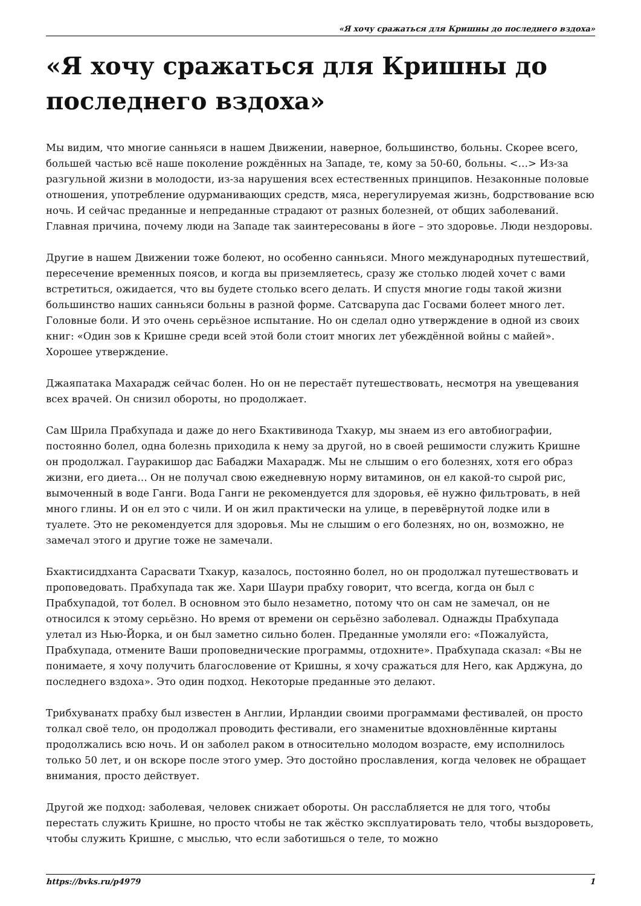«Я хочу сражаться для Кришны до последнего вздоха»
«Я хочу сражаться для Кришны до последнего вздоха»
Мы видим, что многие санньяси в нашем Движении, наверное, большинство, больны. Скорее всего, большей частью всё наше поколение рождённых на Западе, те, кому за 50-60, больны. <…> Из-за разгульной жизни в молодости, из-за нарушения всех естественных принципов. Незаконные половые отношения, употребление одурманивающих средств, мяса, нерегулируемая жизнь, бодрствование всю ночь. И сейчас преданные и непреданные страдают от разных болезней, от общих заболеваний. Главная причина, почему люди на Западе так заинтересованы в йоге – это здоровье. Люди нездоровы.
Другие в нашем Движении тоже болеют, но особенно санньяси. Много международных путешествий, пересечение временных поясов, и когда вы приземляетесь, сразу же столько людей хочет с вами встретиться, ожидается, что вы будете столько всего делать. И спустя многие годы такой жизни большинство наших санньяси больны в разной форме. Сатсварупа дас Госвами болеет много лет. Головные боли. И это очень серьёзное испытание. Но он сделал одно утверждение в одной из своих книг: «Один зов к Кришне среди всей этой боли стоит многих лет убеждённой войны с майей». Хорошее утверждение.
Джаяпатака Махарадж сейчас болен. Но он не перестаёт путешествовать, несмотря на увещевания всех врачей. Он снизил обороты, но продолжает.
Сам Шрила Прабхупада и даже до него Бхактивинода Тхакур, мы знаем из его автобиографии, постоянно болел, одна болезнь приходила к нему за другой, но в своей решимости служить Кришне он продолжал. Гауракишор дас Бабаджи Махарадж. Мы не слышим о его болезнях, хотя его образ жизни, его диета… Он не получал свою ежедневную норму витаминов, он ел какой-то сырой рис, вымоченный в воде Ганги. Вода Ганги не рекомендуется для здоровья, её нужно фильтровать, в ней много глины. И он ел это с чили. И он жил практически на улице, в перевёрнутой лодке или в туалете. Это не рекомендуется для здоровья. Мы не слышим о его болезнях, но он, возможно, не замечал этого и другие тоже не замечали.
Бхактисиддханта Сарасвати Тхакур, казалось, постоянно болел, но он продолжал путешествовать и проповедовать. Прабхупада так же. Хари Шаури прабху говорит, что всегда, когда он был с Прабхупадой, тот болел. В основном это было незаметно, потому что он сам не замечал, он не относился к этому серьёзно. Но время от времени он серьёзно заболевал. Однажды Прабхупада улетал из Нью-Йорка, и он был заметно сильно болен. Преданные умоляли его: «Пожалуйста, Прабхупада, отмените Ваши проповеднические программы, отдохните». Прабхупада сказал: «Вы не понимаете, я хочу получить благословение от Кришны, я хочу сражаться для Него, как Арджуна, до последнего вздоха». Это один подход. Некоторые преданные это делают.
Трибхуванатх прабху был известен в Англии, Ирландии своими программами фестивалей, он просто толкал своё тело, он продолжал проводить фестивали, его знаменитые вдохновлённые киртаны продолжались всю ночь. И он заболел раком в относительно молодом возрасте, ему исполнилось только 50 лет, и он вскоре после этого умер. Это достойно прославления, когда человек не обращает внимания, просто действует.
Другой же подход: заболевая, человек снижает обороты. Он расслабляется не для того, чтобы перестать служить Кришне, но просто чтобы не так жёстко эксплуатировать тело, чтобы выздороветь, чтобы служить Кришне, с мыслью, что если заботишься о теле, то можно
https://bvks.ru/p4979 1